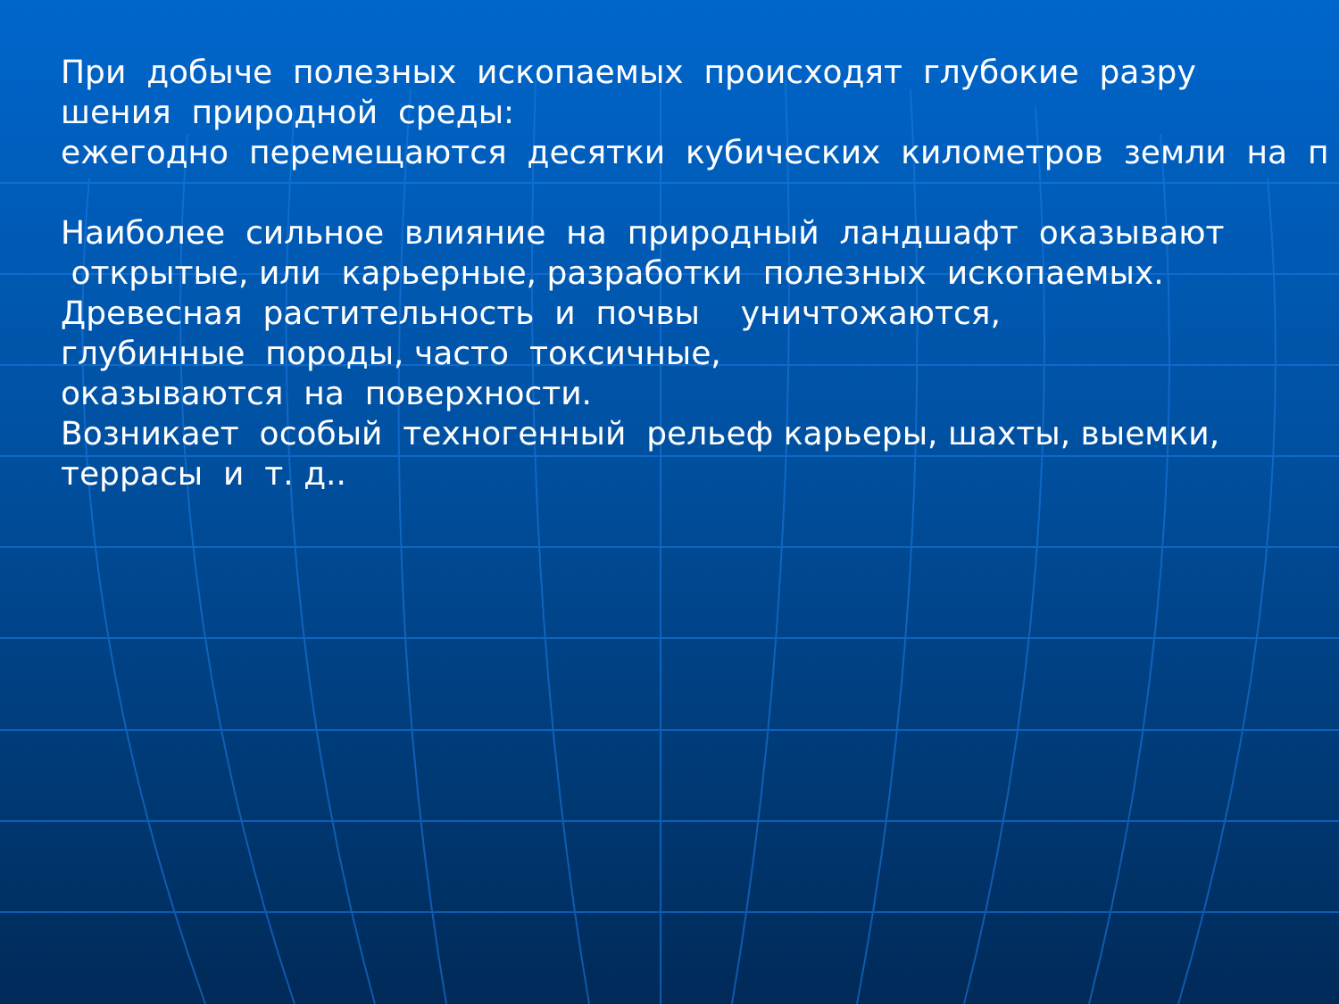При добыче полезных ископаемых происходят глубокие разру шения природной среды: ежегодно перемещаются десятки кубических километров земли на п
Наиболее сильное влияние на природный ландшафт оказывают открытые, или карьерные, разработки полезных ископаемых. Древесная растительность и почвы уничтожаются, глубинные породы, часто токсичные, оказываются на поверхности. Возникает особый техногенный рельеф карьеры, шахты, выемки, террасы и т. д..